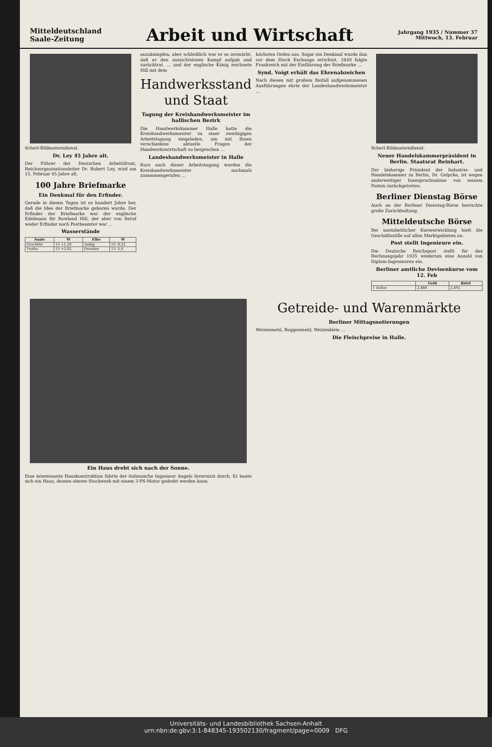Mitteldeutschland
Saale-Zeitung
Arbeit und Wirtschaft
Jahrgang 1935 / Nummer 37
Mittwoch, 13. Februar
Scherl-Bildmaterndienst.
Dr. Ley 45 Jahre alt.
Der Führer der Deutschen Arbeitsfront, Reichsorganisationsleiter Dr. Robert Ley, wird am 15. Februar 45 Jahre alt.
100 Jahre Briefmarke
Ein Denkmal für den Erfinder.
Gerade in diesen Tagen ist es hundert Jahre her, daß die Idee der Briefmarke geboren wurde. Der Erfinder der Briefmarke war der englische Edelmann Sir Rowland Hill, der aber von Beruf weder Erfinder noch Postbeamter war …
Wasserstände
| Saale | W | Elbe | W |
| --- | --- | --- | --- |
| Grochlitz | 13 +1,20 | Außig | 13 -0,32 |
| Trotha | 13 +2,02 | Dresden | 13 -2,0 |
anzukämpfen, aber schließlich war er so zermürbt, daß er den aussichtslosen Kampf aufgab und zurücktrat. … und der englische König zeichnete Hill mit dem
Handwerksstand und Staat
Tagung der Kreishandwerksmeister im hallischen Bezirk
Die Handwerkskammer Halle hatte die Kreishandwerksmeister zu einer zweitägigen Arbeitstagung eingeladen, um mit Ihnen verschiedene aktuelle Fragen der Handwerkswirtschaft zu besprechen …
Landeshandwerksmeister in Halle
Kurz nach dieser Arbeitstagung wurden die Kreishandwerksmeister nochmals zusammengerufen …
höchsten Orden aus. Sogar ein Denkmal wurde ihm vor dem Stock Exchange errichtet. 1849 folgte Frankreich mit der Einführung der Briefmarke …
Synd. Voigt erhält das Ehrenabzeichen
Nach diesen mit großem Beifall aufgenommenen Ausführungen ehrte der Landeshandwerksmeister …
Scherl-Bildmaterndienst.
Neuer Handelskammerpräsident in Berlin. Staatsrat Reinhart.
Der bisherige Präsident der Industrie- und Handelskammer zu Berlin, Dr. Gelpcke, ist wegen anderweitiger Inanspruchnahme von seinem Posten zurückgetreten.
Berliner Dienstag Börse
Auch an der Berliner Dienstag-Börse herrschte große Zurückhaltung.
Mitteldeutsche Börse
Bei uneinheitlicher Kursentwicklung hielt die Geschäftsstille auf allen Marktgebieten an.
Post stellt Ingenieure ein.
Die Deutsche Reichspost stellt für das Rechnungsjahr 1935 wiederum eine Anzahl von Diplom-Ingenieuren ein.
Berliner amtliche Devisenkurse vom 12. Feb
| | Geld | Brief |
| --- | --- | --- |
| 1 Dollar | 2,488 | 2,492 |
Ein Haus dreht sich nach der Sonne.
Eine interessante Hauskonstruktion führte der italienische Ingenieur Angelo Invernizzi durch. Er baute sich ein Haus, dessen oberes Stockwerk mit einem 3-PS-Motor gedreht werden kann.
Getreide- und Warenmärkte
Berliner Mittagsnotierungen
Weizenmehl, Roggenmehl, Weizenkleie …
Die Fleischpreise in Halle.
Universitäts- und Landesbibliothek Sachsen-Anhalt
urn:nbn:de:gbv:3:1-848345-193502130/fragment/page=0009 DFG